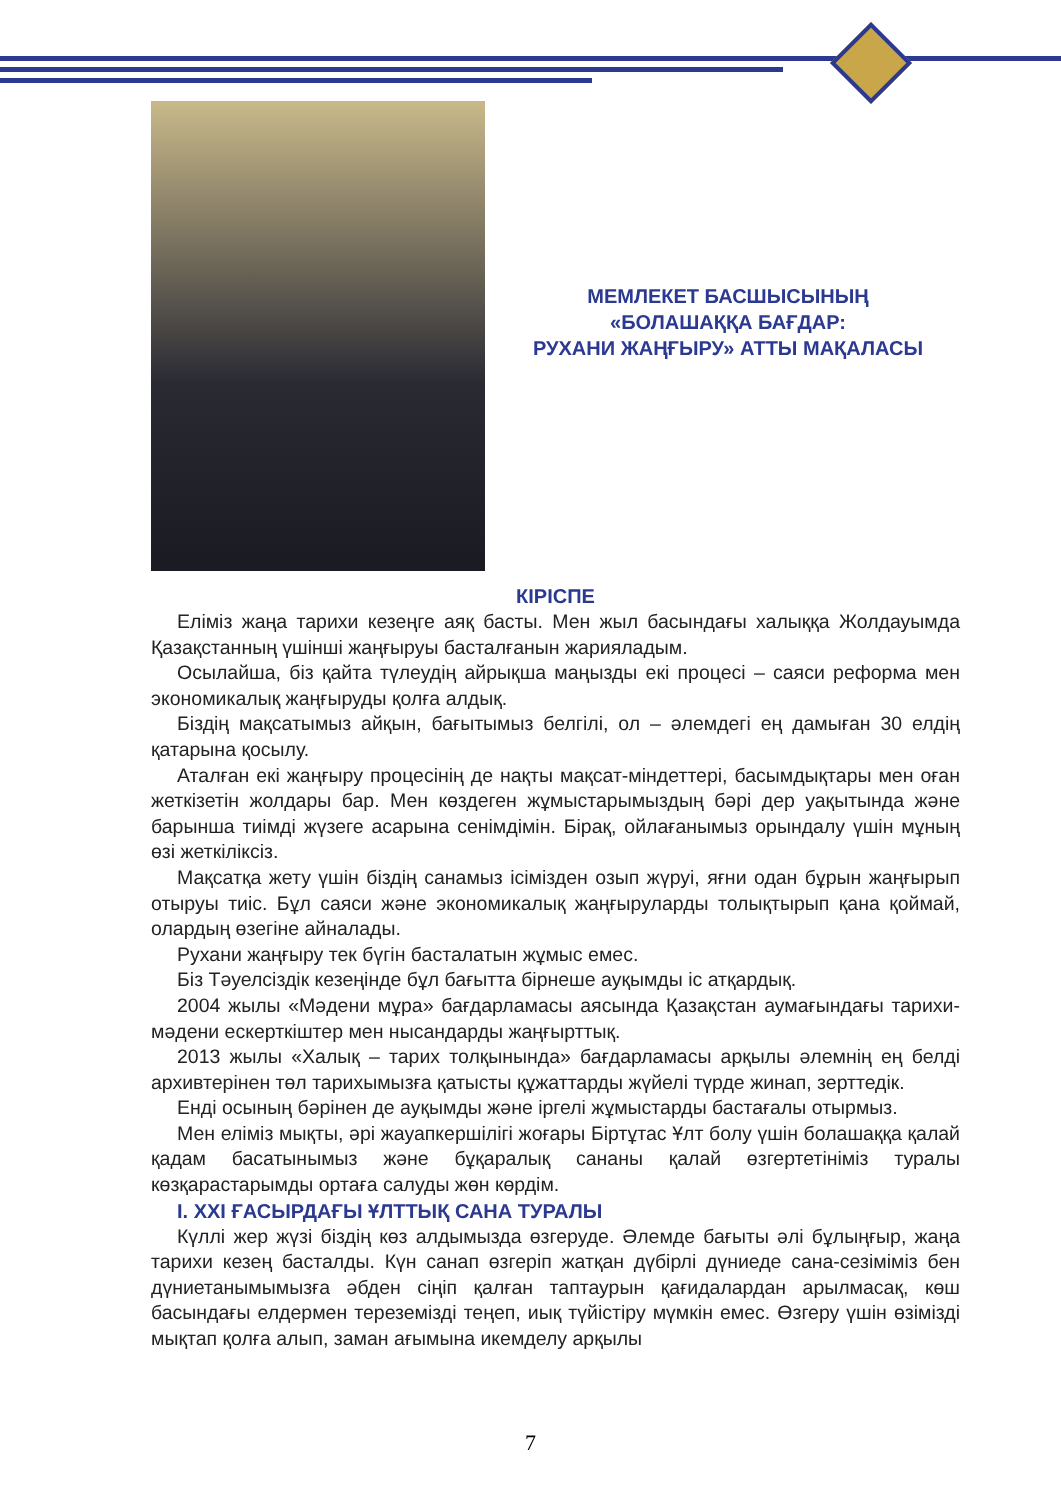МЕМЛЕКЕТ БАСШЫСЫНЫҢ
«БОЛАШАҚҚА БАҒДАР:
РУХАНИ ЖАҢҒЫРУ» АТТЫ МАҚАЛАСЫ
КІРІСПЕ
Еліміз жаңа тарихи кезеңге аяқ басты. Мен жыл басындағы халыққа Жолдауымда Қазақстанның үшінші жаңғыруы басталғанын жарияладым.
Осылайша, біз қайта түлеудің айрықша маңызды екі процесі – саяси реформа мен экономикалық жаңғыруды қолға алдық.
Біздің мақсатымыз айқын, бағытымыз белгілі, ол – әлемдегі ең дамыған 30 елдің қатарына қосылу.
Аталған екі жаңғыру процесінің де нақты мақсат-міндеттері, басымдықтары мен оған жеткізетін жолдары бар. Мен көздеген жұмыстарымыздың бәрі дер уақытында және барынша тиімді жүзеге асарына сенімдімін. Бірақ, ойлағанымыз орындалу үшін мұның өзі жеткіліксіз.
Мақсатқа жету үшін біздің санамыз ісімізден озып жүруі, яғни одан бұрын жаңғырып отыруы тиіс. Бұл саяси және экономикалық жаңғыруларды толықтырып қана қоймай, олардың өзегіне айналады.
Рухани жаңғыру тек бүгін басталатын жұмыс емес.
Біз Тәуелсіздік кезеңінде бұл бағытта бірнеше ауқымды іс атқардық.
2004 жылы «Мәдени мұра» бағдарламасы аясында Қазақстан аумағындағы тарихи-мәдени ескерткіштер мен нысандарды жаңғырттық.
2013 жылы «Халық – тарих толқынында» бағдарламасы арқылы әлемнің ең белді архивтерінен төл тарихымызға қатысты құжаттарды жүйелі түрде жинап, зерттедік.
Енді осының бәрінен де ауқымды және іргелі жұмыстарды бастағалы отырмыз.
Мен еліміз мықты, әрі жауапкершілігі жоғары Біртұтас Ұлт болу үшін болашаққа қалай қадам басатынымыз және бұқаралық сананы қалай өзгертетініміз туралы көзқарастарымды ортаға салуды жөн көрдім.
I. XXI ҒАСЫРДАҒЫ ҰЛТТЫҚ САНА ТУРАЛЫ
Күллі жер жүзі біздің көз алдымызда өзгеруде. Әлемде бағыты әлі бұлыңғыр, жаңа тарихи кезең басталды. Күн санап өзгеріп жатқан дүбірлі дүниеде сана-сезіміміз бен дүниетанымымызға әбден сіңіп қалған таптаурын қағидалардан арылмасақ, көш басындағы елдермен тереземізді теңеп, иық түйістіру мүмкін емес. Өзгеру үшін өзімізді мықтап қолға алып, заман ағымына икемделу арқылы
7